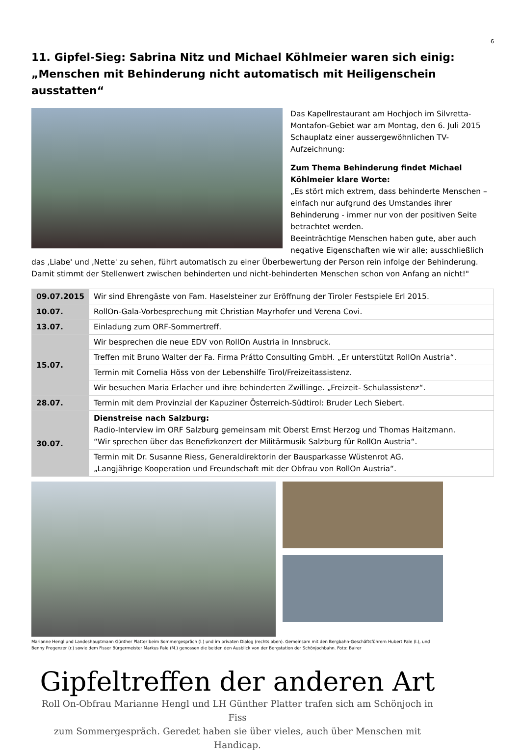6
11. Gipfel-Sieg: Sabrina Nitz und Michael Köhlmeier waren sich einig:
„Menschen mit Behinderung nicht automatisch mit Heiligenschein ausstatten“
Das Kapellrestaurant am Hochjoch im Silvretta-Montafon-Gebiet war am Montag, den 6. Juli 2015 Schauplatz einer aussergewöhnlichen TV-Aufzeichnung:
Zum Thema Behinderung findet Michael Köhlmeier klare Worte:
„Es stört mich extrem, dass behinderte Menschen – einfach nur aufgrund des Umstandes ihrer Behinderung - immer nur von der positiven Seite betrachtet werden.
Beeinträchtige Menschen haben gute, aber auch negative Eigenschaften wie wir alle; ausschließlich das ‚Liabe' und ‚Nette' zu sehen, führt automatisch zu einer Überbewertung der Person rein infolge der Behinderung. Damit stimmt der Stellenwert zwischen behinderten und nicht-behinderten Menschen schon von Anfang an nicht!"
| 09.07.2015 | Wir sind Ehrengäste von Fam. Haselsteiner zur Eröffnung der Tiroler Festspiele Erl 2015. |
| 10.07. | RollOn-Gala-Vorbesprechung mit Christian Mayrhofer und Verena Covi. |
| 13.07. | Einladung zum ORF-Sommertreff. |
| 15.07. | Wir besprechen die neue EDV von RollOn Austria in Innsbruck. |
| | Treffen mit Bruno Walter der Fa. Firma Prátto Consulting GmbH. „Er unterstützt RollOn Austria“. |
| | Termin mit Cornelia Höss von der Lebenshilfe Tirol/Freizeitassistenz. |
| | Wir besuchen Maria Erlacher und ihre behinderten Zwillinge. „Freizeit- Schulassistenz“. |
| 28.07. | Termin mit dem Provinzial der Kapuziner Österreich-Südtirol: Bruder Lech Siebert. |
| 30.07. | Dienstreise nach Salzburg: Radio-Interview im ORF Salzburg gemeinsam mit Oberst Ernst Herzog und Thomas Haitzmann. “Wir sprechen über das Benefizkonzert der Militärmusik Salzburg für RollOn Austria“. |
| | Termin mit Dr. Susanne Riess, Generaldirektorin der Bausparkasse Wüstenrot AG. „Langjährige Kooperation und Freundschaft mit der Obfrau von RollOn Austria“. |
Marianne Hengl und Landeshauptmann Günther Platter beim Sommergespräch (l.) und im privaten Dialog (rechts oben). Gemeinsam mit den Bergbahn-Geschäftsführern Hubert Pale (l.), und Benny Pregenzer (r.) sowie dem Fisser Bürgermeister Markus Pale (M.) genossen die beiden den Ausblick von der Bergstation der Schönjochbahn. Foto: Bairer
Gipfeltreffen der anderen Art
Roll On-Obfrau Marianne Hengl und LH Günther Platter trafen sich am Schönjoch in Fiss
zum Sommergespräch. Geredet haben sie über vieles, auch über Menschen mit Handicap.